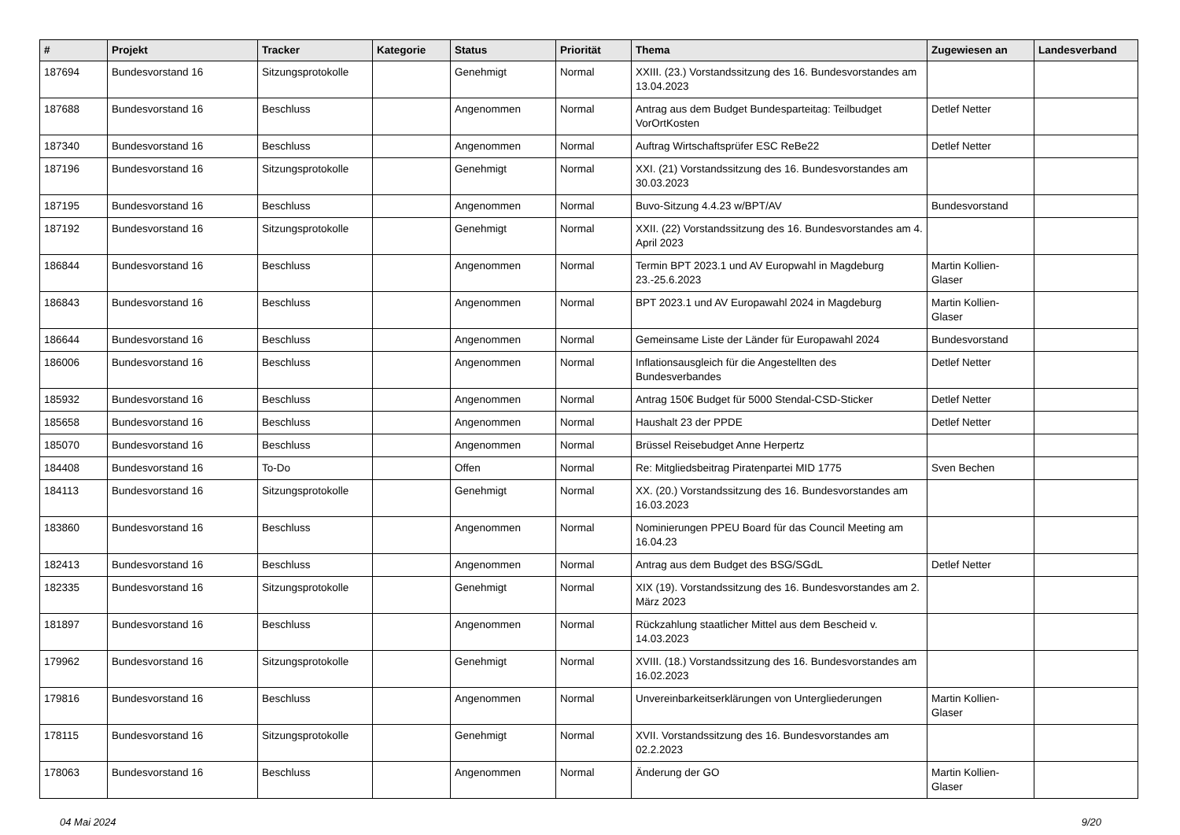| # | Projekt | Tracker | Kategorie | Status | Priorität | Thema | Zugewiesen an | Landesverband |
| --- | --- | --- | --- | --- | --- | --- | --- | --- |
| 187694 | Bundesvorstand 16 | Sitzungsprotokolle | | Genehmigt | Normal | XXIII. (23.) Vorstandssitzung des 16. Bundesvorstandes am 13.04.2023 | | |
| 187688 | Bundesvorstand 16 | Beschluss | | Angenommen | Normal | Antrag aus dem Budget Bundesparteitag: Teilbudget VorOrtKosten | Detlef Netter | |
| 187340 | Bundesvorstand 16 | Beschluss | | Angenommen | Normal | Auftrag Wirtschaftsprüfer ESC ReBe22 | Detlef Netter | |
| 187196 | Bundesvorstand 16 | Sitzungsprotokolle | | Genehmigt | Normal | XXI. (21) Vorstandssitzung des 16. Bundesvorstandes am 30.03.2023 | | |
| 187195 | Bundesvorstand 16 | Beschluss | | Angenommen | Normal | Buvo-Sitzung 4.4.23 w/BPT/AV | Bundesvorstand | |
| 187192 | Bundesvorstand 16 | Sitzungsprotokolle | | Genehmigt | Normal | XXII. (22) Vorstandssitzung des 16. Bundesvorstandes am 4. April 2023 | | |
| 186844 | Bundesvorstand 16 | Beschluss | | Angenommen | Normal | Termin BPT 2023.1 und AV Europwahl in Magdeburg 23.-25.6.2023 | Martin Kollien-Glaser | |
| 186843 | Bundesvorstand 16 | Beschluss | | Angenommen | Normal | BPT 2023.1 und AV Europawahl 2024 in Magdeburg | Martin Kollien-Glaser | |
| 186644 | Bundesvorstand 16 | Beschluss | | Angenommen | Normal | Gemeinsame Liste der Länder für Europawahl 2024 | Bundesvorstand | |
| 186006 | Bundesvorstand 16 | Beschluss | | Angenommen | Normal | Inflationsausgleich für die Angestellten des Bundesverbandes | Detlef Netter | |
| 185932 | Bundesvorstand 16 | Beschluss | | Angenommen | Normal | Antrag 150€ Budget für 5000 Stendal-CSD-Sticker | Detlef Netter | |
| 185658 | Bundesvorstand 16 | Beschluss | | Angenommen | Normal | Haushalt 23 der PPDE | Detlef Netter | |
| 185070 | Bundesvorstand 16 | Beschluss | | Angenommen | Normal | Brüssel Reisebudget Anne Herpertz | | |
| 184408 | Bundesvorstand 16 | To-Do | | Offen | Normal | Re: Mitgliedsbeitrag Piratenpartei MID 1775 | Sven Bechen | |
| 184113 | Bundesvorstand 16 | Sitzungsprotokolle | | Genehmigt | Normal | XX. (20.) Vorstandssitzung des 16. Bundesvorstandes am 16.03.2023 | | |
| 183860 | Bundesvorstand 16 | Beschluss | | Angenommen | Normal | Nominierungen PPEU Board für das Council Meeting am 16.04.23 | | |
| 182413 | Bundesvorstand 16 | Beschluss | | Angenommen | Normal | Antrag aus dem Budget des BSG/SGdL | Detlef Netter | |
| 182335 | Bundesvorstand 16 | Sitzungsprotokolle | | Genehmigt | Normal | XIX (19). Vorstandssitzung des 16. Bundesvorstandes am 2. März 2023 | | |
| 181897 | Bundesvorstand 16 | Beschluss | | Angenommen | Normal | Rückzahlung staatlicher Mittel aus dem Bescheid v. 14.03.2023 | | |
| 179962 | Bundesvorstand 16 | Sitzungsprotokolle | | Genehmigt | Normal | XVIII. (18.) Vorstandssitzung des 16. Bundesvorstandes am 16.02.2023 | | |
| 179816 | Bundesvorstand 16 | Beschluss | | Angenommen | Normal | Unvereinbarkeitserklärungen von Untergliederungen | Martin Kollien-Glaser | |
| 178115 | Bundesvorstand 16 | Sitzungsprotokolle | | Genehmigt | Normal | XVII. Vorstandssitzung des 16. Bundesvorstandes am 02.2.2023 | | |
| 178063 | Bundesvorstand 16 | Beschluss | | Angenommen | Normal | Änderung der GO | Martin Kollien-Glaser | |
04 Mai 2024 9/20